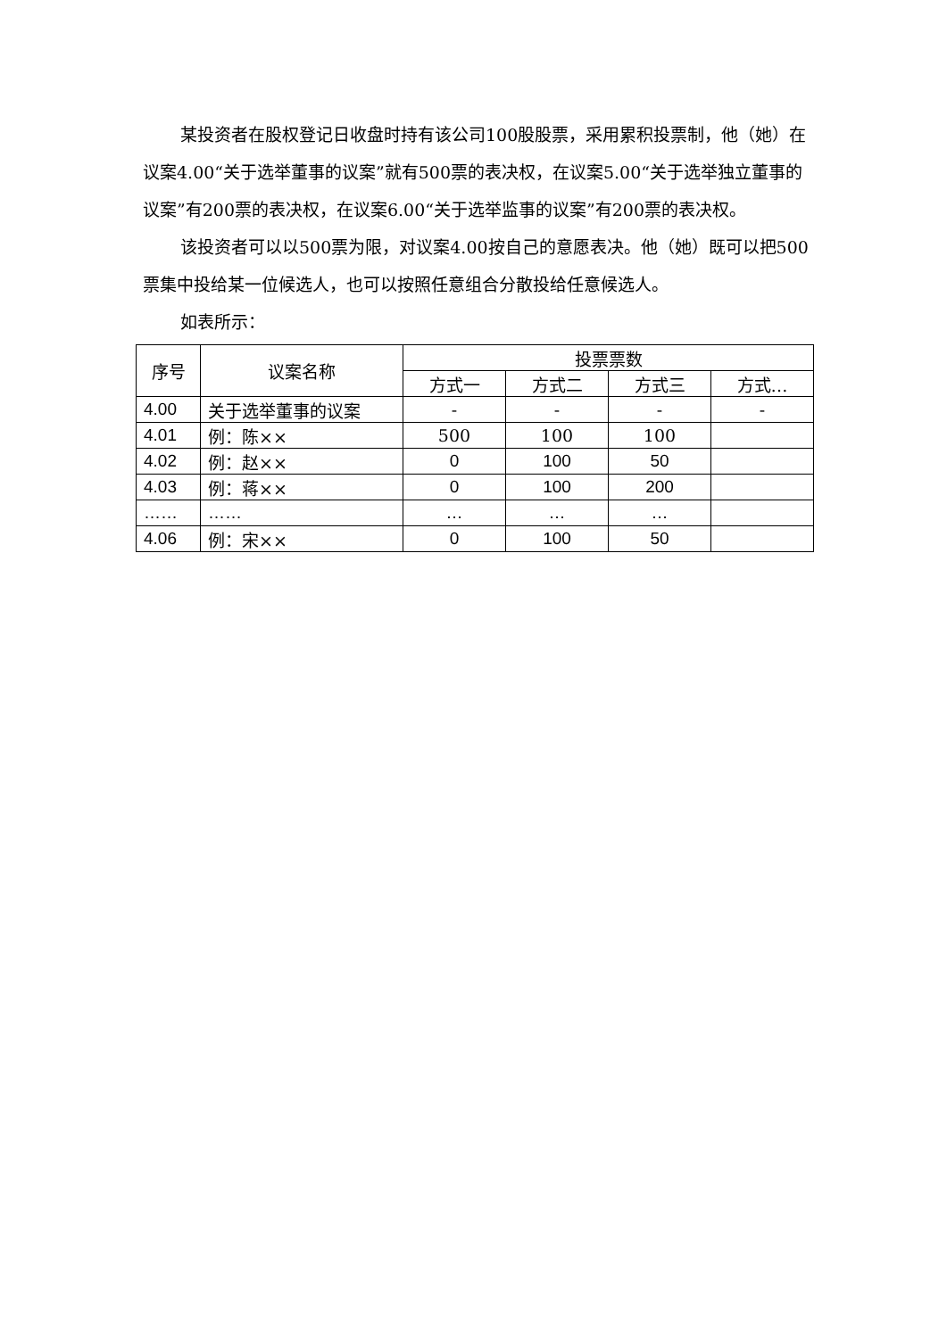某投资者在股权登记日收盘时持有该公司100股股票，采用累积投票制，他（她）在议案4.00“关于选举董事的议案”就有500票的表决权，在议案5.00“关于选举独立董事的议案”有200票的表决权，在议案6.00“关于选举监事的议案”有200票的表决权。
该投资者可以以500票为限，对议案4.00按自己的意愿表决。他（她）既可以把500票集中投给某一位候选人，也可以按照任意组合分散投给任意候选人。
如表所示：
| 序号 | 议案名称 | 投票票数 | | | |
| --- | --- | --- | --- | --- | --- |
| | | 方式一 | 方式二 | 方式三 | 方式… |
| 4.00 | 关于选举董事的议案 | - | - | - | - |
| 4.01 | 例：陈×× | 500 | 100 | 100 | |
| 4.02 | 例：赵×× | 0 | 100 | 50 | |
| 4.03 | 例：蒋×× | 0 | 100 | 200 | |
| …… | …… | … | … | … | |
| 4.06 | 例：宋×× | 0 | 100 | 50 | |